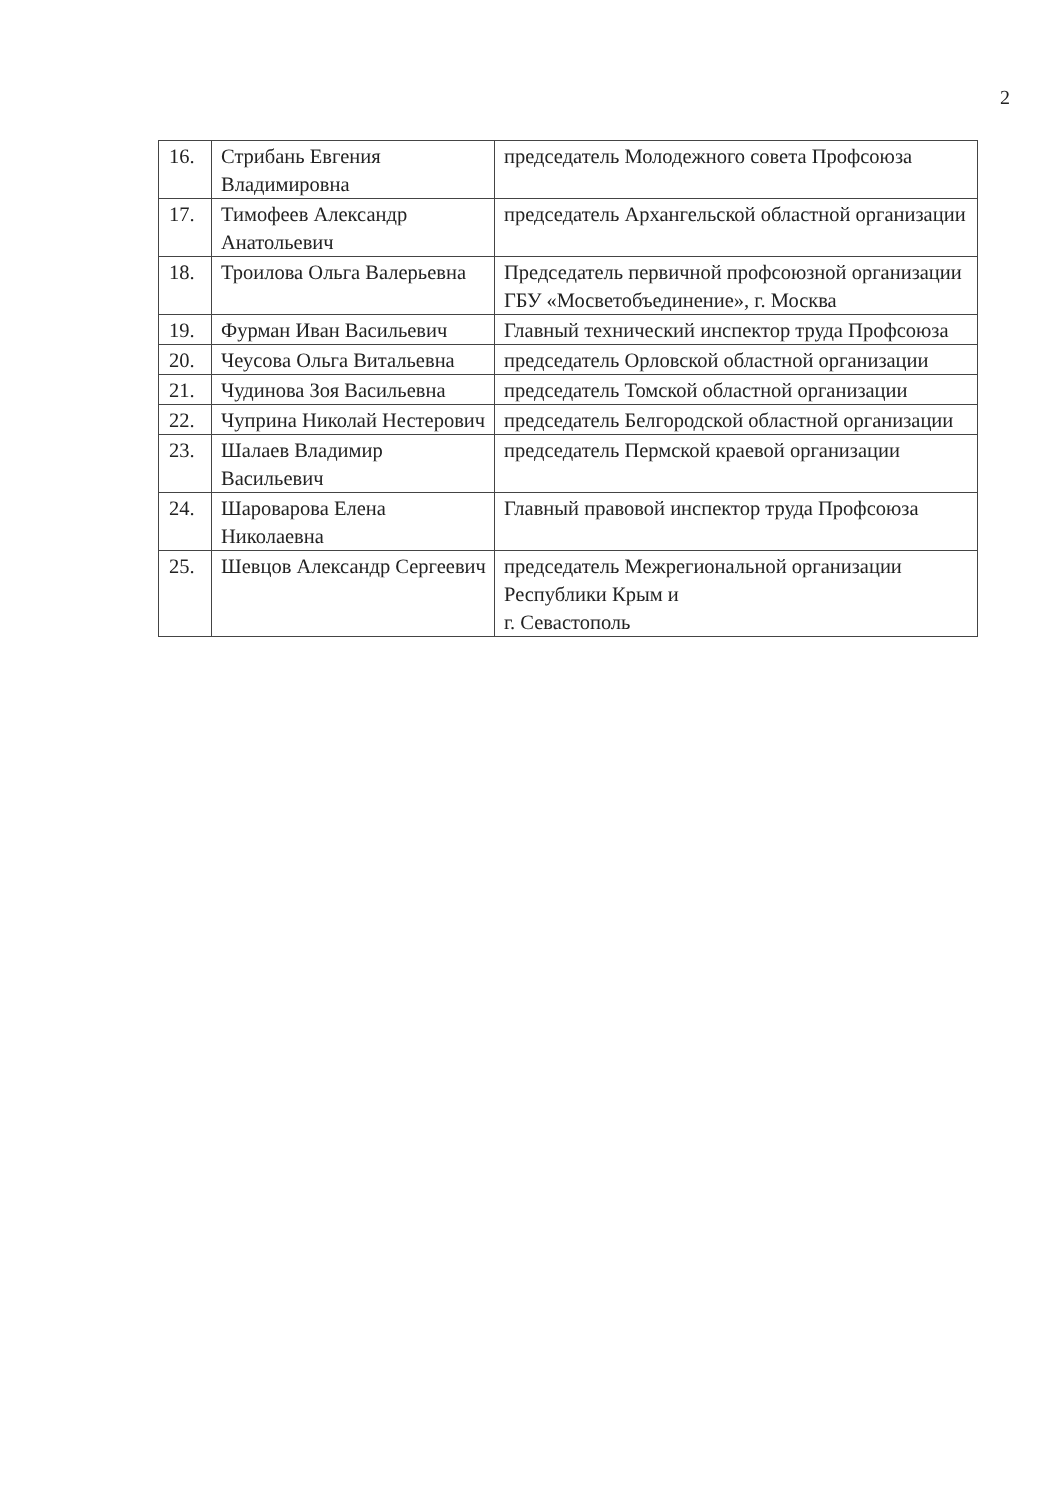2
| 16. | Стрибань Евгения Владимировна | председатель Молодежного совета Профсоюза |
| 17. | Тимофеев Александр Анатольевич | председатель Архангельской областной организации |
| 18. | Троилова Ольга Валерьевна | Председатель первичной профсоюзной организации ГБУ «Мосветобъединение», г. Москва |
| 19. | Фурман Иван Васильевич | Главный технический инспектор труда Профсоюза |
| 20. | Чеусова Ольга Витальевна | председатель Орловской областной организации |
| 21. | Чудинова Зоя Васильевна | председатель Томской областной организации |
| 22. | Чуприна Николай Нестерович | председатель Белгородской областной организации |
| 23. | Шалаев Владимир Васильевич | председатель Пермской краевой организации |
| 24. | Шароварова Елена Николаевна | Главный правовой инспектор труда Профсоюза |
| 25. | Шевцов Александр Сергеевич | председатель Межрегиональной организации Республики Крым и г. Севастополь |